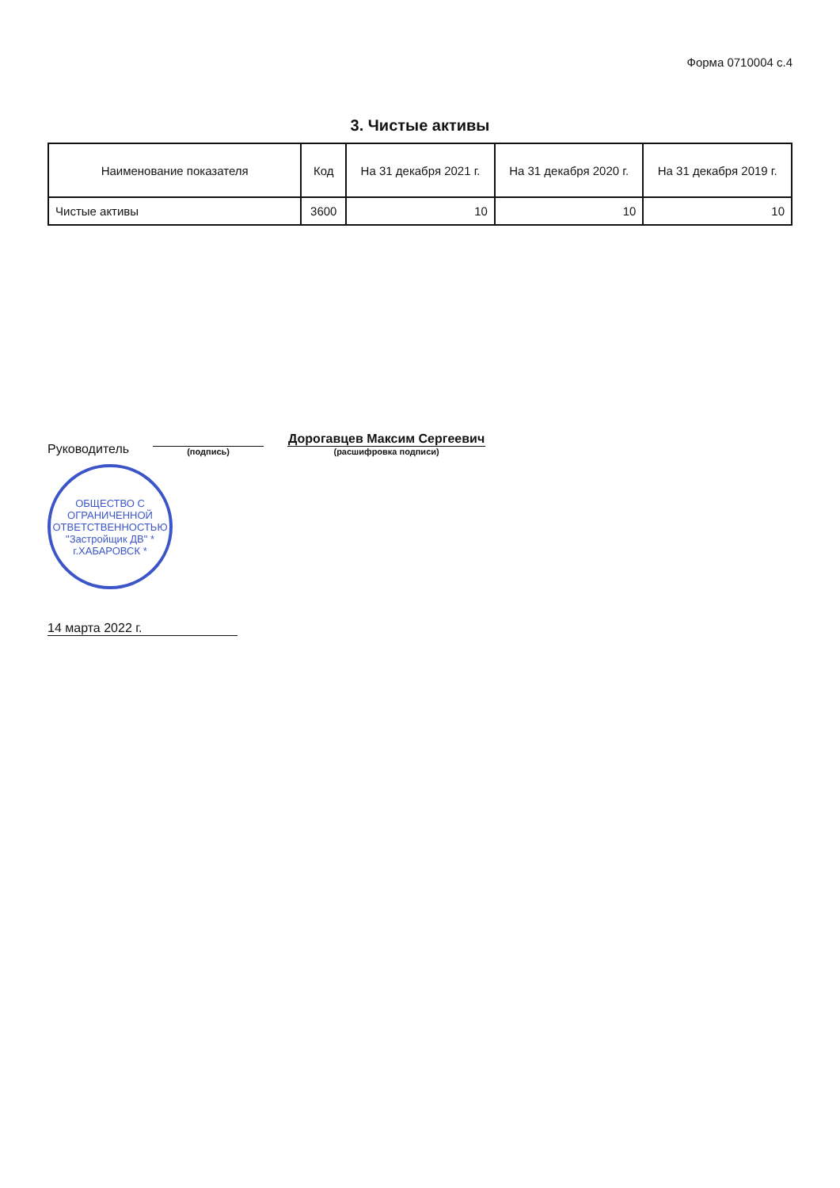Форма 0710004 с.4
3. Чистые активы
| Наименование показателя | Код | На 31 декабря 2021 г. | На 31 декабря 2020 г. | На 31 декабря 2019 г. |
| --- | --- | --- | --- | --- |
| Чистые активы | 3600 | 10 | 10 | 10 |
Руководитель
(подпись)
Дорогавцев Максим Сергеевич
(расшифровка подписи)
ОБЩЕСТВО С ОГРАНИЧЕННОЙ ОТВЕТСТВЕННОСТЬЮ "Застройщик ДВ" * г.ХАБАРОВСК *
14 марта 2022 г.